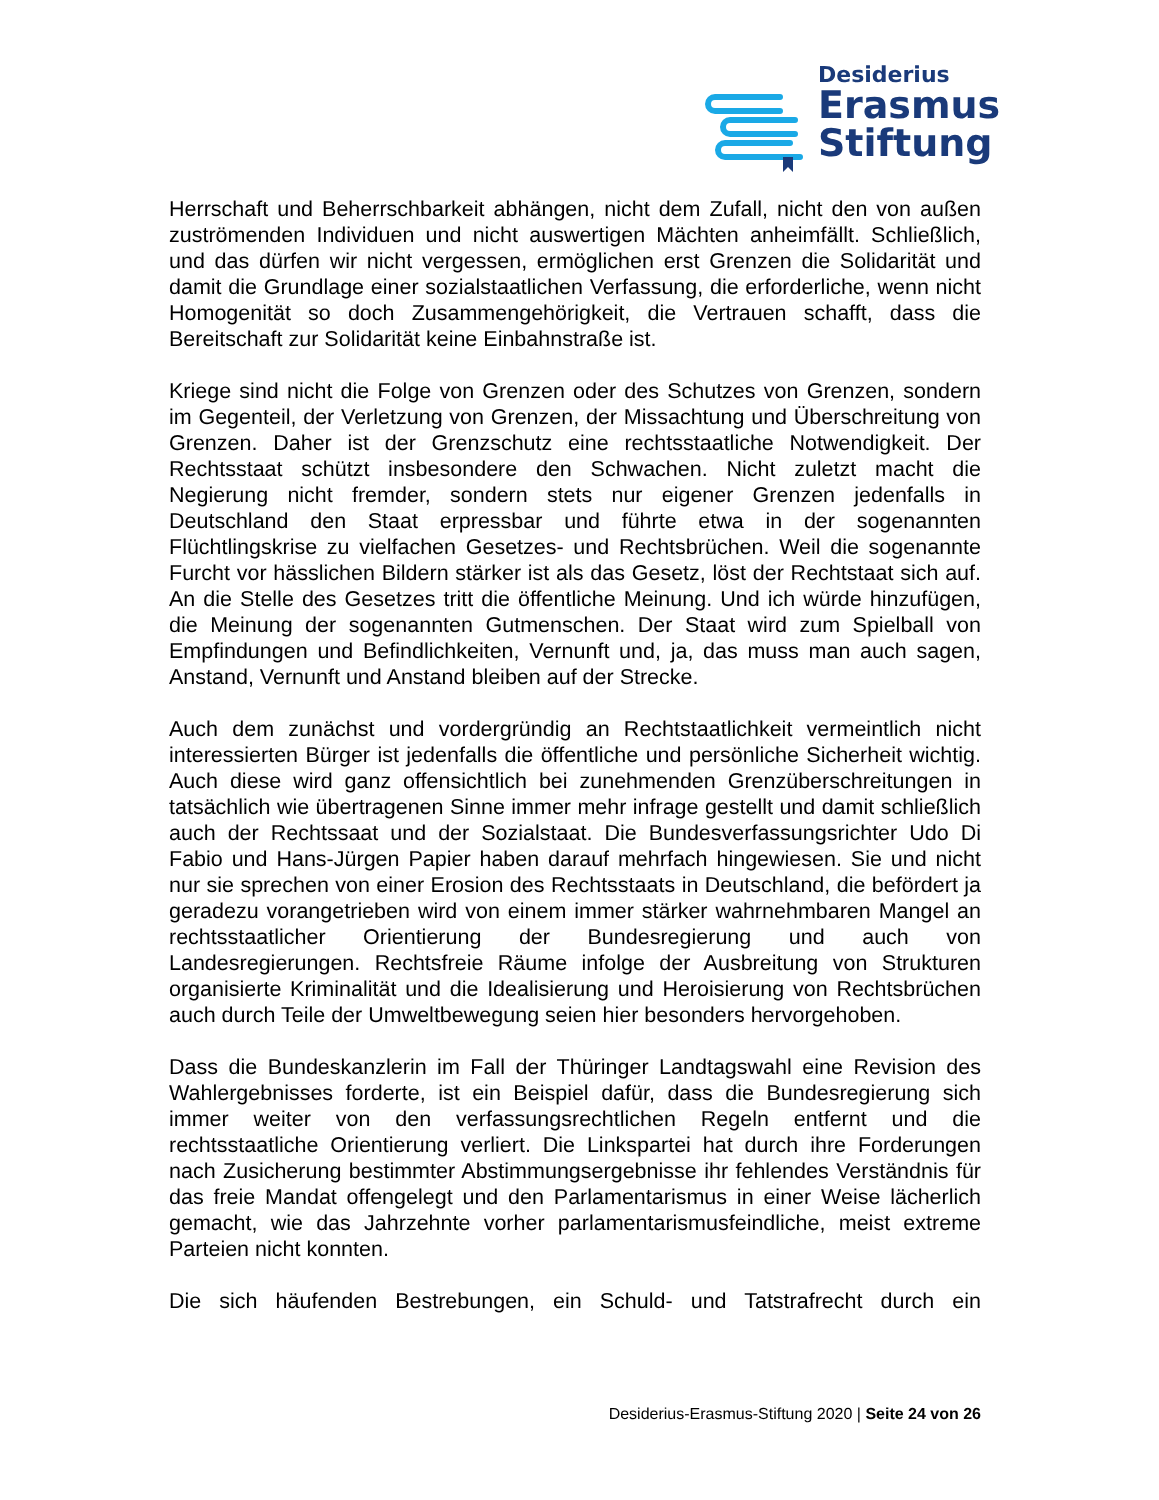Desiderius
Erasmus
Stiftung
Herrschaft und Beherrschbarkeit abhängen, nicht dem Zufall, nicht den von außen zuströmenden Individuen und nicht auswertigen Mächten anheimfällt. Schließlich, und das dürfen wir nicht vergessen, ermöglichen erst Grenzen die Solidarität und damit die Grundlage einer sozialstaatlichen Verfassung, die erforderliche, wenn nicht Homogenität so doch Zusammengehörigkeit, die Vertrauen schafft, dass die Bereitschaft zur Solidarität keine Einbahnstraße ist.
Kriege sind nicht die Folge von Grenzen oder des Schutzes von Grenzen, sondern im Gegenteil, der Verletzung von Grenzen, der Missachtung und Überschreitung von Grenzen. Daher ist der Grenzschutz eine rechtsstaatliche Notwendigkeit. Der Rechtsstaat schützt insbesondere den Schwachen. Nicht zuletzt macht die Negierung nicht fremder, sondern stets nur eigener Grenzen jedenfalls in Deutschland den Staat erpressbar und führte etwa in der sogenannten Flüchtlingskrise zu vielfachen Gesetzes- und Rechtsbrüchen. Weil die sogenannte Furcht vor hässlichen Bildern stärker ist als das Gesetz, löst der Rechtstaat sich auf. An die Stelle des Gesetzes tritt die öffentliche Meinung. Und ich würde hinzufügen, die Meinung der sogenannten Gutmenschen. Der Staat wird zum Spielball von Empfindungen und Befindlichkeiten, Vernunft und, ja, das muss man auch sagen, Anstand, Vernunft und Anstand bleiben auf der Strecke.
Auch dem zunächst und vordergründig an Rechtstaatlichkeit vermeintlich nicht interessierten Bürger ist jedenfalls die öffentliche und persönliche Sicherheit wichtig. Auch diese wird ganz offensichtlich bei zunehmenden Grenzüberschreitungen in tatsächlich wie übertragenen Sinne immer mehr infrage gestellt und damit schließlich auch der Rechtssaat und der Sozialstaat. Die Bundesverfassungsrichter Udo Di Fabio und Hans-Jürgen Papier haben darauf mehrfach hingewiesen. Sie und nicht nur sie sprechen von einer Erosion des Rechtsstaats in Deutschland, die befördert ja geradezu vorangetrieben wird von einem immer stärker wahrnehmbaren Mangel an rechtsstaatlicher Orientierung der Bundesregierung und auch von Landesregierungen. Rechtsfreie Räume infolge der Ausbreitung von Strukturen organisierte Kriminalität und die Idealisierung und Heroisierung von Rechtsbrüchen auch durch Teile der Umweltbewegung seien hier besonders hervorgehoben.
Dass die Bundeskanzlerin im Fall der Thüringer Landtagswahl eine Revision des Wahlergebnisses forderte, ist ein Beispiel dafür, dass die Bundesregierung sich immer weiter von den verfassungsrechtlichen Regeln entfernt und die rechtsstaatliche Orientierung verliert. Die Linkspartei hat durch ihre Forderungen nach Zusicherung bestimmter Abstimmungsergebnisse ihr fehlendes Verständnis für das freie Mandat offengelegt und den Parlamentarismus in einer Weise lächerlich gemacht, wie das Jahrzehnte vorher parlamentarismusfeindliche, meist extreme Parteien nicht konnten.
Die sich häufenden Bestrebungen, ein Schuld- und Tatstrafrecht durch ein
Desiderius-Erasmus-Stiftung 2020 | Seite 24 von 26